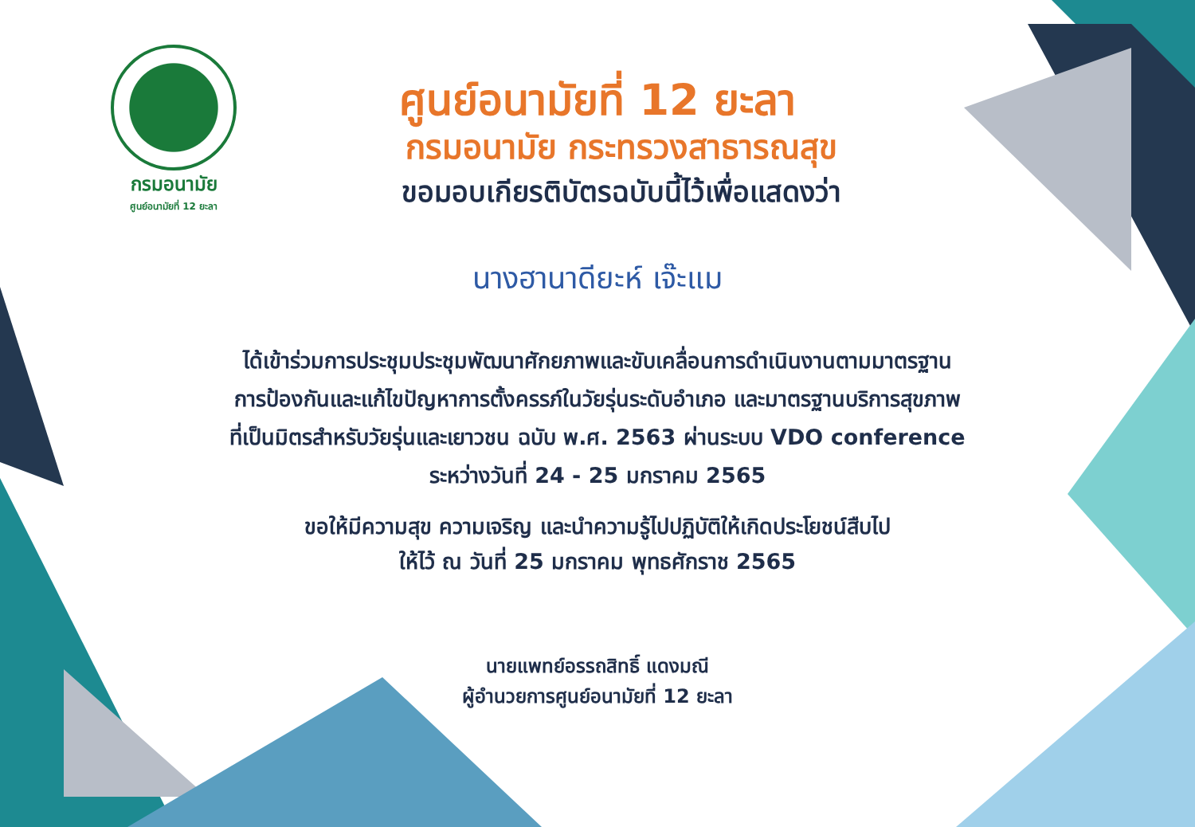กรมอนามัย
ศูนย์อนามัยที่ 12 ยะลา
ศูนย์อนามัยที่ 12 ยะลา
กรมอนามัย กระทรวงสาธารณสุข
ขอมอบเกียรติบัตรฉบับนี้ไว้เพื่อแสดงว่า
นางฮานาดียะห์ เจ๊ะแม
ได้เข้าร่วมการประชุมประชุมพัฒนาศักยภาพและขับเคลื่อนการดำเนินงานตามมาตรฐาน
การป้องกันและแก้ไขปัญหาการตั้งครรภ์ในวัยรุ่นระดับอำเภอ และมาตรฐานบริการสุขภาพ
ที่เป็นมิตรสำหรับวัยรุ่นและเยาวชน ฉบับ พ.ศ. 2563 ผ่านระบบ VDO conference
ระหว่างวันที่ 24 - 25 มกราคม 2565
ขอให้มีความสุข ความเจริญ และนำความรู้ไปปฏิบัติให้เกิดประโยชน์สืบไป
ให้ไว้ ณ วันที่ 25 มกราคม พุทธศักราช 2565
นายแพทย์อรรถสิทธิ์ แดงมณี
ผู้อำนวยการศูนย์อนามัยที่ 12 ยะลา